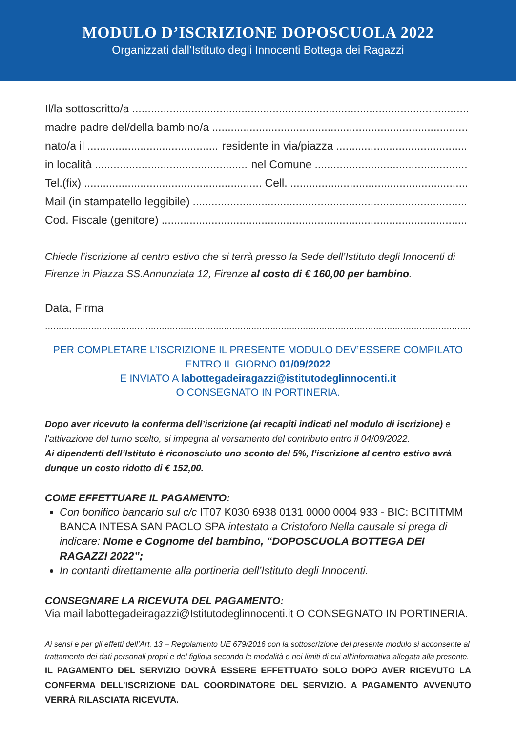MODULO D’ISCRIZIONE DOPOSCUOLA 2022
Organizzati dall’Istituto degli Innocenti Bottega dei Ragazzi
Il/la sottoscritto/a
madre padre del/della bambino/a
nato/a il residente in via/piazza
in località nel Comune
Tel.(fix) Cell.
Mail (in stampatello leggibile)
Cod. Fiscale (genitore)
Chiede l’iscrizione al centro estivo che si terrà presso la Sede dell’Istituto degli Innocenti di Firenze in Piazza SS.Annunziata 12, Firenze al costo di € 160,00 per bambino.
Data, Firma
PER COMPLETARE L’ISCRIZIONE IL PRESENTE MODULO DEV’ESSERE COMPILATO
ENTRO IL GIORNO 01/09/2022
E INVIATO A labottegadeiragazzi@istitutodeglinnocenti.it
O CONSEGNATO IN PORTINERIA.
Dopo aver ricevuto la conferma dell’iscrizione (ai recapiti indicati nel modulo di iscrizione) e l’attivazione del turno scelto, si impegna al versamento del contributo entro il 04/09/2022.
Ai dipendenti dell’Istituto è riconosciuto uno sconto del 5%, l’iscrizione al centro estivo avrà dunque un costo ridotto di € 152,00.
COME EFFETTUARE IL PAGAMENTO:
Con bonifico bancario sul c/c IT07 K030 6938 0131 0000 0004 933 - BIC: BCITITMM BANCA INTESA SAN PAOLO SPA intestato a Cristoforo Nella causale si prega di indicare: Nome e Cognome del bambino, “DOPOSCUOLA BOTTEGA DEI RAGAZZI 2022”;
In contanti direttamente alla portineria dell’Istituto degli Innocenti.
CONSEGNARE LA RICEVUTA DEL PAGAMENTO:
Via mail labottegadeiragazzi@Istitutodeglinnocenti.it O CONSEGNATO IN PORTINERIA.
Ai sensi e per gli effetti dell’Art. 13 – Regolamento UE 679/2016 con la sottoscrizione del presente modulo si acconsente al trattamento dei dati personali propri e del figlio\a secondo le modalità e nei limiti di cui all’informativa allegata alla presente.
IL PAGAMENTO DEL SERVIZIO DOVRÀ ESSERE EFFETTUATO SOLO DOPO AVER RICEVUTO LA CONFERMA DELL’ISCRIZIONE DAL COORDINATORE DEL SERVIZIO. A PAGAMENTO AVVENUTO VERRÀ RILASCIATA RICEVUTA.